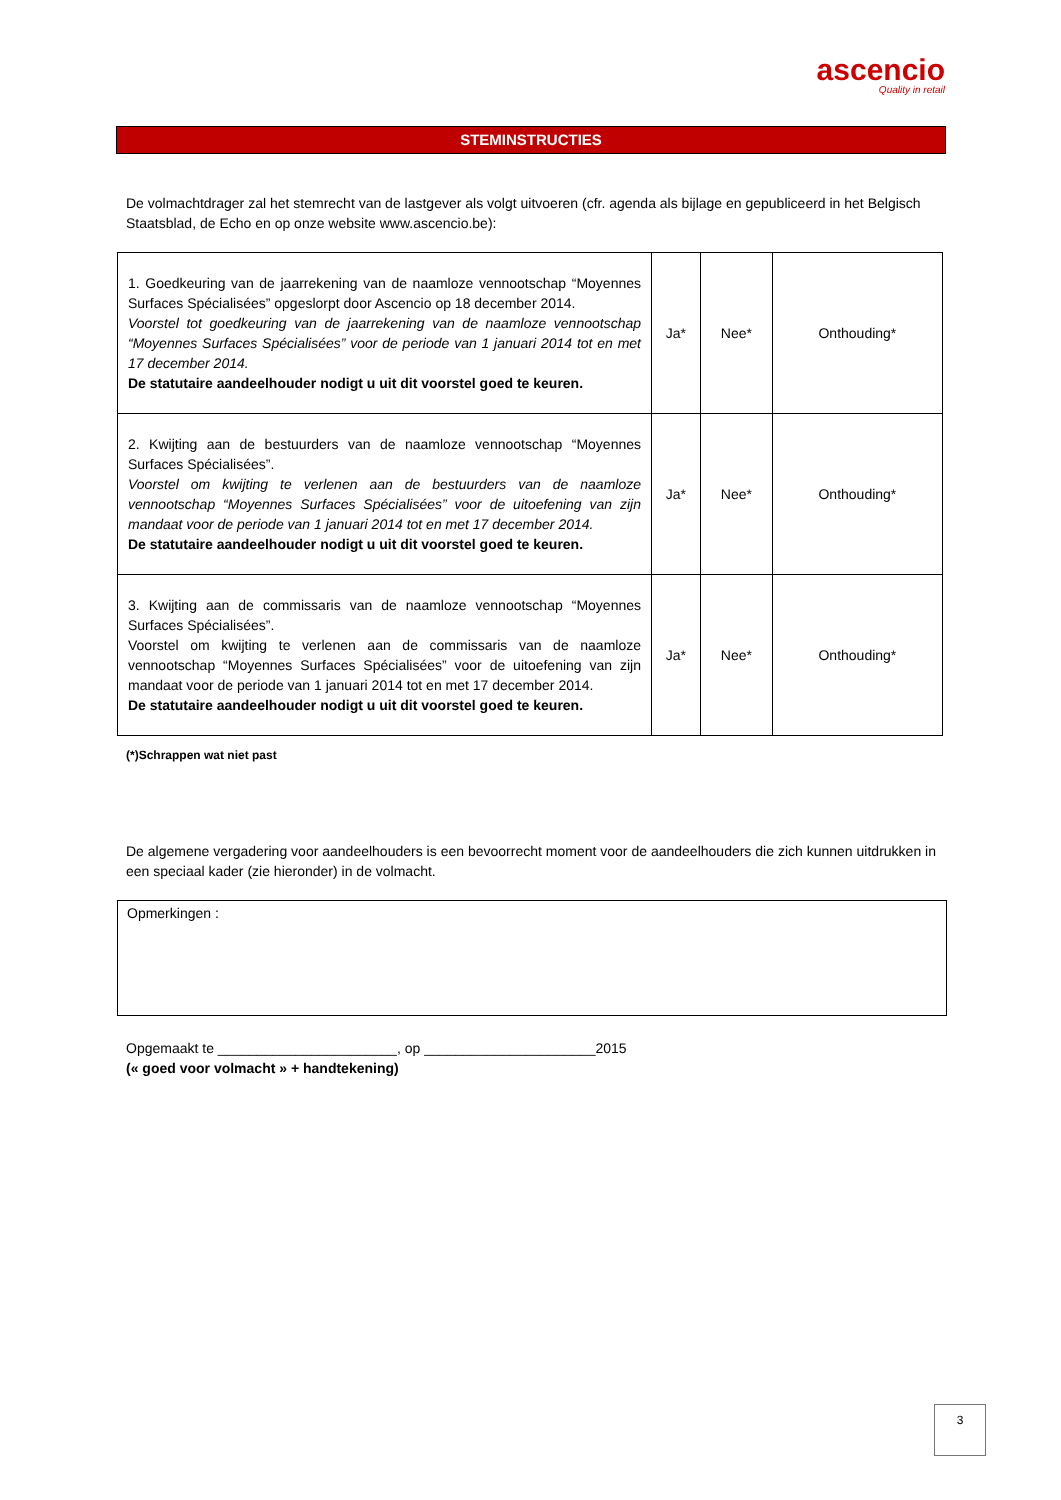ascencio
Quality in retail
STEMINSTRUCTIES
De volmachtdrager zal het stemrecht van de lastgever als volgt uitvoeren (cfr. agenda als bijlage en gepubliceerd in het Belgisch Staatsblad, de Echo en op onze website www.ascencio.be):
| 1. Goedkeuring van de jaarrekening van de naamloze vennootschap “Moyennes Surfaces Spécialisées” opgeslorpt door Ascencio op 18 december 2014. Voorstel tot goedkeuring van de jaarrekening van de naamloze vennootschap “Moyennes Surfaces Spécialisées” voor de periode van 1 januari 2014 tot en met 17 december 2014. De statutaire aandeelhouder nodigt u uit dit voorstel goed te keuren. | Ja* | Nee* | Onthouding* |
| 2. Kwijting aan de bestuurders van de naamloze vennootschap “Moyennes Surfaces Spécialisées”. Voorstel om kwijting te verlenen aan de bestuurders van de naamloze vennootschap “Moyennes Surfaces Spécialisées” voor de uitoefening van zijn mandaat voor de periode van 1 januari 2014 tot en met 17 december 2014. De statutaire aandeelhouder nodigt u uit dit voorstel goed te keuren. | Ja* | Nee* | Onthouding* |
| 3. Kwijting aan de commissaris van de naamloze vennootschap “Moyennes Surfaces Spécialisées”. Voorstel om kwijting te verlenen aan de commissaris van de naamloze vennootschap “Moyennes Surfaces Spécialisées” voor de uitoefening van zijn mandaat voor de periode van 1 januari 2014 tot en met 17 december 2014. De statutaire aandeelhouder nodigt u uit dit voorstel goed te keuren. | Ja* | Nee* | Onthouding* |
(*)Schrappen wat niet past
De algemene vergadering voor aandeelhouders is een bevoorrecht moment voor de aandeelhouders die zich kunnen uitdrukken in een speciaal kader (zie hieronder) in de volmacht.
Opmerkingen :
Opgemaakt te _______________________, op ______________________2015
(« goed voor volmacht » + handtekening)
3